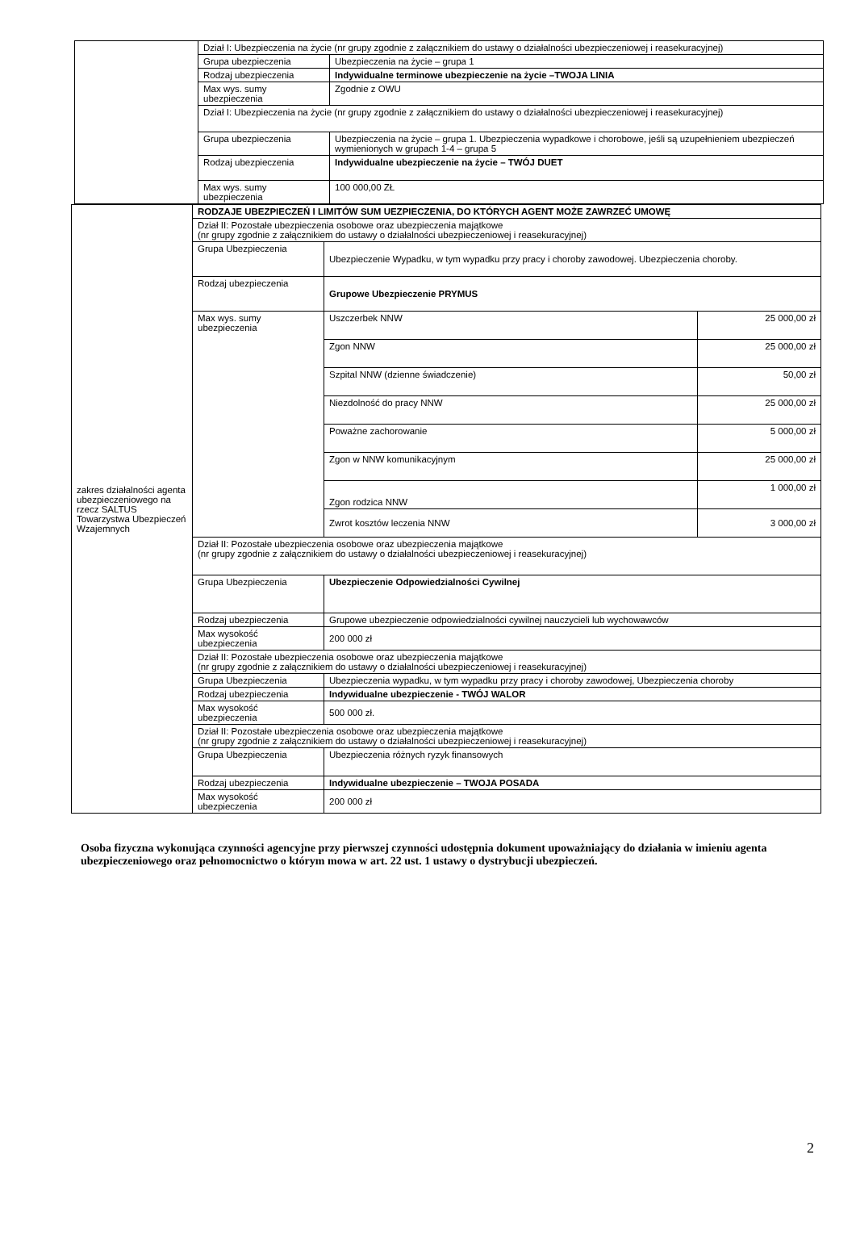| | Dział I: Ubezpieczenia na życie (nr grupy zgodnie z załącznikiem do ustawy o działalności ubezpieczeniowej i reasekuracyjnej) | |
| | Grupa ubezpieczenia | Ubezpieczenia na życie – grupa 1 |
| | Rodzaj ubezpieczenia | Indywidualne terminowe ubezpieczenie na życie –TWOJA LINIA |
| | Max wys. sumy ubezpieczenia | Zgodnie z OWU |
| | Dział I: Ubezpieczenia na życie (nr grupy zgodnie z załącznikiem do ustawy o działalności ubezpieczeniowej i reasekuracyjnej) | |
| | Grupa ubezpieczenia | Ubezpieczenia na życie – grupa 1. Ubezpieczenia wypadkowe i chorobowe, jeśli są uzupełnieniem ubezpieczeń wymienionych w grupach 1-4 – grupa 5 |
| | Rodzaj ubezpieczenia | Indywidualne ubezpieczenie na życie – TWÓJ DUET |
| | Max wys. sumy ubezpieczenia | 100 000,00 ZŁ |
| zakres działalności agenta ubezpieczeniowego na rzecz SALTUS Towarzystwa Ubezpieczeń Wzajemnych | RODZAJE UBEZPIECZEŃ I LIMITÓW SUM UEZPIECZENIA, DO KTÓRYCH AGENT MOŻE ZAWRZEĆ UMOWĘ | | |
| | Dział II: Pozostałe ubezpieczenia osobowe oraz ubezpieczenia majątkowe (nr grupy zgodnie z załącznikiem do ustawy o działalności ubezpieczeniowej i reasekuracyjnej) | | |
| | Grupa Ubezpieczenia | Ubezpieczenie Wypadku, w tym wypadku przy pracy i choroby zawodowej. Ubezpieczenia choroby. | |
| | Rodzaj ubezpieczenia | Grupowe Ubezpieczenie PRYMUS | |
| | Max wys. sumy ubezpieczenia | Uszczerbek NNW | 25 000,00 zł |
| | | Zgon NNW | 25 000,00 zł |
| | | Szpital NNW (dzienne świadczenie) | 50,00 zł |
| | | Niezdolność do pracy NNW | 25 000,00 zł |
| | | Poważne zachorowanie | 5 000,00 zł |
| | | Zgon w NNW komunikacyjnym | 25 000,00 zł |
| | | Zgon rodzica NNW | 1 000,00 zł |
| | | Zwrot kosztów leczenia NNW | 3 000,00 zł |
| | Dział II: Pozostałe ubezpieczenia osobowe oraz ubezpieczenia majątkowe (nr grupy zgodnie z załącznikiem do ustawy o działalności ubezpieczeniowej i reasekuracyjnej) | | |
| | Grupa Ubezpieczenia | Ubezpieczenie Odpowiedzialności Cywilnej | |
| | Rodzaj ubezpieczenia | Grupowe ubezpieczenie odpowiedzialności cywilnej nauczycieli lub wychowawców | |
| | Max wysokość ubezpieczenia | 200 000 zł | |
| | Dział II: Pozostałe ubezpieczenia osobowe oraz ubezpieczenia majątkowe (nr grupy zgodnie z załącznikiem do ustawy o działalności ubezpieczeniowej i reasekuracyjnej) | | |
| | Grupa Ubezpieczenia | Ubezpieczenia wypadku, w tym wypadku przy pracy i choroby zawodowej, Ubezpieczenia choroby | |
| | Rodzaj ubezpieczenia | Indywidualne ubezpieczenie - TWÓJ WALOR | |
| | Max wysokość ubezpieczenia | 500 000 zł. | |
| | Dział II: Pozostałe ubezpieczenia osobowe oraz ubezpieczenia majątkowe (nr grupy zgodnie z załącznikiem do ustawy o działalności ubezpieczeniowej i reasekuracyjnej) | | |
| | Grupa Ubezpieczenia | Ubezpieczenia różnych ryzyk finansowych | |
| | Rodzaj ubezpieczenia | Indywidualne ubezpieczenie – TWOJA POSADA | |
| | Max wysokość ubezpieczenia | 200 000 zł | |
Osoba fizyczna wykonująca czynności agencyjne przy pierwszej czynności udostępnia dokument upoważniający do działania w imieniu agenta ubezpieczeniowego oraz pełnomocnictwo o którym mowa w art. 22 ust. 1 ustawy o dystrybucji ubezpieczeń.
2